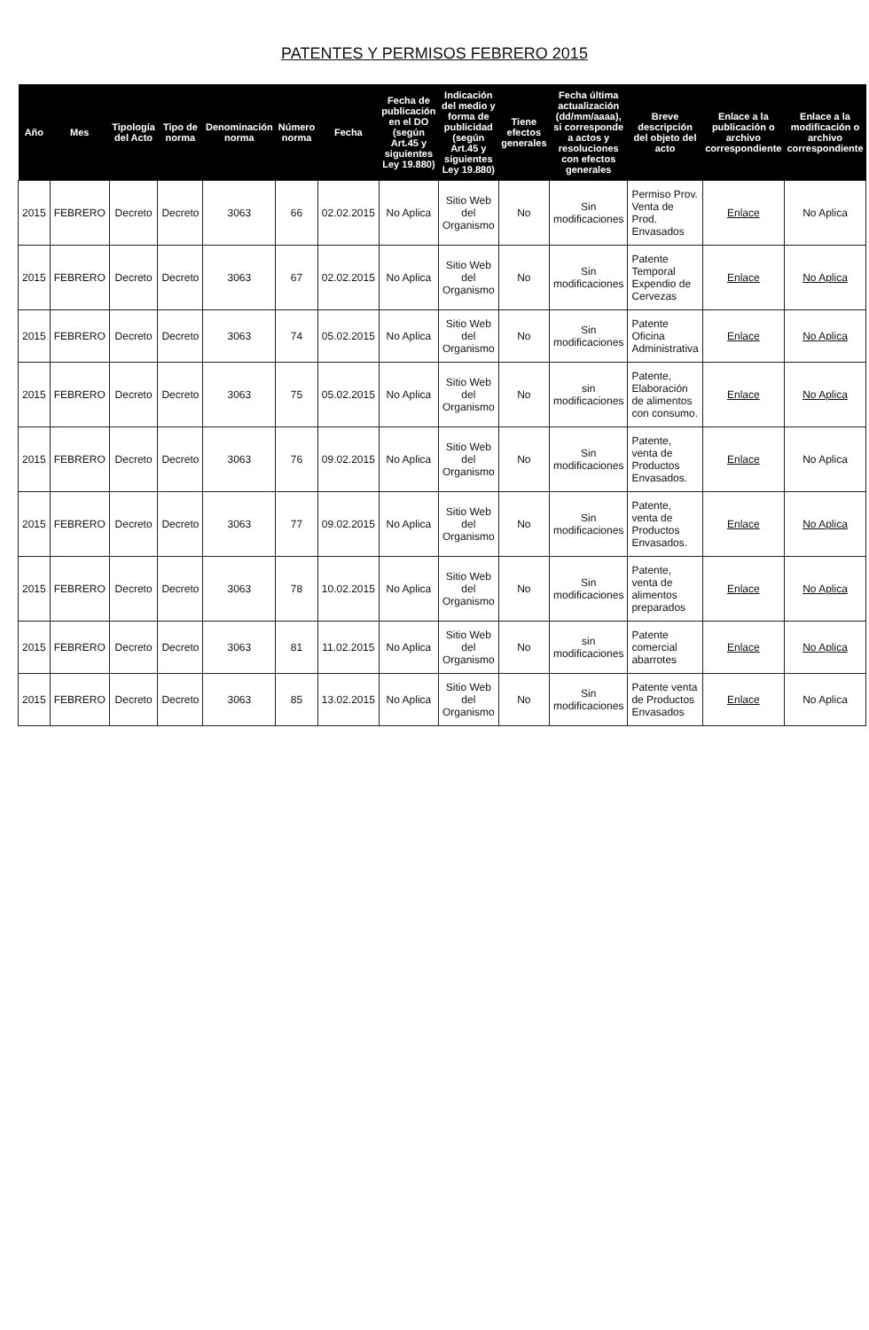PATENTES Y PERMISOS FEBRERO 2015
| Año | Mes | Tipología del Acto | Tipo de norma | Denominación norma | Número norma | Fecha | Fecha de publicación en el DO (según Art.45 y siguientes Ley 19.880) | Indicación del medio y forma de publicidad (según Art.45 y siguientes Ley 19.880) | Tiene efectos generales | Fecha última actualización (dd/mm/aaaa), si corresponde a actos y resoluciones con efectos generales | Breve descripción del objeto del acto | Enlace a la publicación o archivo correspondiente | Enlace a la modificación o archivo correspondiente |
| --- | --- | --- | --- | --- | --- | --- | --- | --- | --- | --- | --- | --- | --- |
| 2015 | FEBRERO | Decreto | Decreto | 3063 | 66 | 02.02.2015 | No Aplica | Sitio Web del Organismo | No | Sin modificaciones | Permiso Prov. Venta de Prod. Envasados | Enlace | No Aplica |
| 2015 | FEBRERO | Decreto | Decreto | 3063 | 67 | 02.02.2015 | No Aplica | Sitio Web del Organismo | No | Sin modificaciones | Patente Temporal Expendio de Cervezas | Enlace | No Aplica |
| 2015 | FEBRERO | Decreto | Decreto | 3063 | 74 | 05.02.2015 | No Aplica | Sitio Web del Organismo | No | Sin modificaciones | Patente Oficina Administrativa | Enlace | No Aplica |
| 2015 | FEBRERO | Decreto | Decreto | 3063 | 75 | 05.02.2015 | No Aplica | Sitio Web del Organismo | No | sin modificaciones | Patente, Elaboración de alimentos con consumo. | Enlace | No Aplica |
| 2015 | FEBRERO | Decreto | Decreto | 3063 | 76 | 09.02.2015 | No Aplica | Sitio Web del Organismo | No | Sin modificaciones | Patente, venta de Productos Envasados. | Enlace | No Aplica |
| 2015 | FEBRERO | Decreto | Decreto | 3063 | 77 | 09.02.2015 | No Aplica | Sitio Web del Organismo | No | Sin modificaciones | Patente, venta de Productos Envasados. | Enlace | No Aplica |
| 2015 | FEBRERO | Decreto | Decreto | 3063 | 78 | 10.02.2015 | No Aplica | Sitio Web del Organismo | No | Sin modificaciones | Patente, venta de alimentos preparados | Enlace | No Aplica |
| 2015 | FEBRERO | Decreto | Decreto | 3063 | 81 | 11.02.2015 | No Aplica | Sitio Web del Organismo | No | sin modificaciones | Patente comercial abarrotes | Enlace | No Aplica |
| 2015 | FEBRERO | Decreto | Decreto | 3063 | 85 | 13.02.2015 | No Aplica | Sitio Web del Organismo | No | Sin modificaciones | Patente venta de Productos Envasados | Enlace | No Aplica |